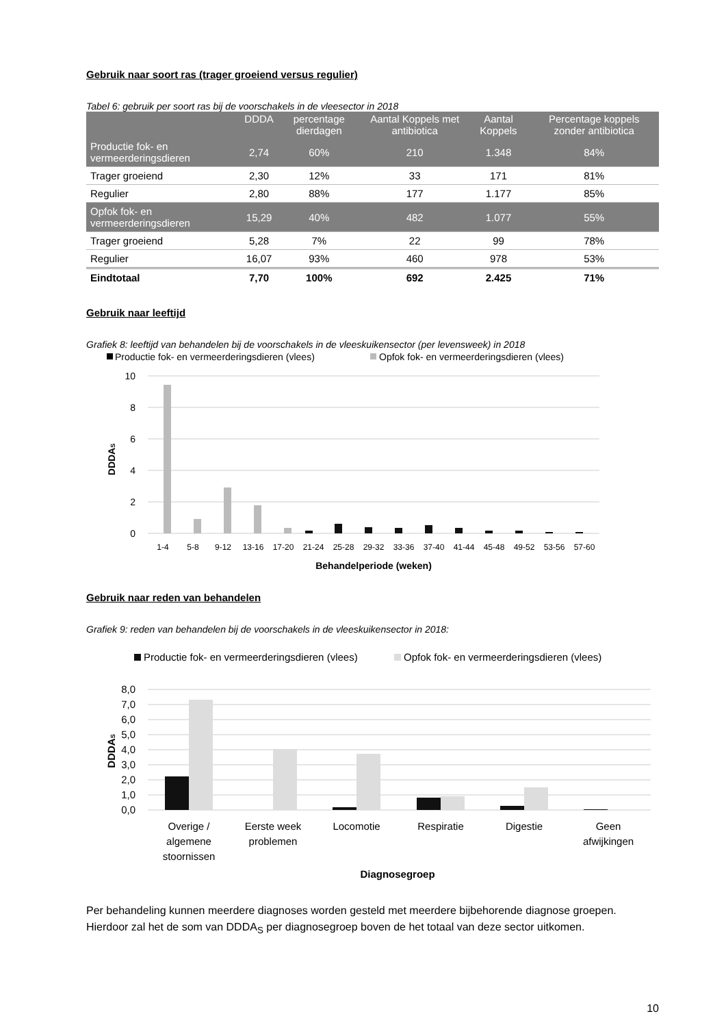Gebruik naar soort ras (trager groeiend versus regulier)
Tabel 6: gebruik per soort ras bij de voorschakels in de vleesector in 2018
| | DDDA | percentage dierdagen | Aantal Koppels met antibiotica | Aantal Koppels | Percentage koppels zonder antibiotica |
| --- | --- | --- | --- | --- | --- |
| Productie fok- en vermeerderingsdieren | 2,74 | 60% | 210 | 1.348 | 84% |
| Trager groeiend | 2,30 | 12% | 33 | 171 | 81% |
| Regulier | 2,80 | 88% | 177 | 1.177 | 85% |
| Opfok fok- en vermeerderingsdieren | 15,29 | 40% | 482 | 1.077 | 55% |
| Trager groeiend | 5,28 | 7% | 22 | 99 | 78% |
| Regulier | 16,07 | 93% | 460 | 978 | 53% |
| Eindtotaal | 7,70 | 100% | 692 | 2.425 | 71% |
Gebruik naar leeftijd
Grafiek 8: leeftijd van behandelen bij de voorschakels in de vleeskuikensector (per levensweek) in 2018
Productie fok- en vermeerderingsdieren (vlees)
Opfok fok- en vermeerderingsdieren (vlees)
10
8
6
4
2
0
DDDAS
1-4
5-8
9-12
13-16
17-20
21-24
25-28
29-32
33-36
37-40
41-44
45-48
49-52
53-56
57-60
Behandelperiode (weken)
Gebruik naar reden van behandelen
Grafiek 9: reden van behandelen bij de voorschakels in de vleeskuikensector in 2018:
Productie fok- en vermeerderingsdieren (vlees)
Opfok fok- en vermeerderingsdieren (vlees)
8,0
7,0
6,0
5,0
4,0
3,0
2,0
1,0
0,0
DDDAS
Overige /
algemene
stoornissen
Eerste week
problemen
Locomotie
Respiratie
Digestie
Geen
afwijkingen
Diagnosegroep
Per behandeling kunnen meerdere diagnoses worden gesteld met meerdere bijbehorende diagnose groepen. Hierdoor zal het de som van DDDA<sub>S</sub> per diagnosegroep boven de het totaal van deze sector uitkomen.
10